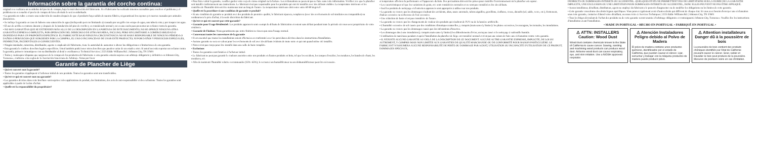Información sobre la garantía del corcho continua:
original o se realizara un reembolso del precio de compra, bajo la total discreción del fabricante. Si el fabricante ha realizado intentos razonables para resolver el problema y el problema no es resuelto el precio de compra del área afectada le será reembolsado.
• La garantía no cubre a ocurre una reducción de rasuños después de que el producto haya salido de nuestra fábrica, ni garantizará los rayones y/o marcas causadas por animales domésticos.
• Se incluye la garantía en caso de haberse una saturación de agua (incluyendo pero no limitando a) causada por un grifo con escape de agua, una tubería rota y por traspor con agua.
• El uso de arcilla es contrate durante y después de la instalación del piso de corcho y es considerado normal y no es una razón para presentar un reclamo contra la garantía.
• NO HAY GARANTÍAS QUE SE EXTIENDEN MÁS ALLÁ DE LA DESCRIPCIÓN EN LA PORTADA DE ESTE DOCUMENTO, NO SE OFRECE NINGUNA OTRA GARANTÍA EXPRESA O IMPLÍCITA, POR OPERACIÓN DEL DERECHO O DE OTRA MANERA, INCLUSO, PERO SIN LIMITARSE A COMERCIABILIDAD O IDONEIDAD PARA UN PROPÓSITO ESPECÍFICO. EL FABRICANTE BAJO NINGUNA CIRCUNSTANCIA NO SE HARÁ RESPONSABLE DE NINGUNA PÉRDIDA O DAÑOS O PERJUICIOS QUE SURGIESEN POR LA COMPRA, EL USO O INCAPACIDAD DE USAR ESTE PRODUCTO; NI POR DAÑOS Y PERJUICIOS ESPECIALES, INDIRECTOS, INCIDENTALES O CONSECUENTES.
• Ningún instalador, minorista, distribuidor, agente o empleado del fabricante, tiene la autoridad de aumentar o alterar las obligaciones o limitaciones de esta garantía.
• Esta garantía le confiere derechos legales específicos. Usted también podrá tener otros derechos que pueden variar de un estado a otro. Si usted necesita reportar un reclamo contra la garantía, primero comuníquese con su distribuidor al detal o escríbanos a: Technical Services | 2225 Eddie Williams Rd. | Johnson City, TN 37601
• Todas y cualesquier disputas que surgiesen de la compra de los productos del fabricante o esta garantía estarán sujetas a un arbitraje obligatorio y definitivo en Johnson City, Tennessee, conforme a las reglas de la Asociación Americana de Arbitraje. Notas por favor
Garantie de Plancher de Liège
• Qui est couvert sous la garantie?
• Toutes les garanties s'appliquent à l'acheteur initial de nos produits. Toutes les garanties sont non transférables.
• Qu'est-ce qui est couvert sous ma garantie?
• Les garanties décrites dans cette brochure sont sujettes à des applications de produit, des limitations, des avis de non-responsabilité et des exclusions. Toutes les garanties sont applicables à partir de la date d'achat.
• Quelle est la responsabilité du propriétaire?
• Pour faire valoir la garantie, veuillez garder votre reçu de caisse original ou la facture. Les réclamations ne peuvent pas se faire sans cette information. Vérifiez à ce que le plancher soit installé conformément aux instructions. Le fabricant n'est pas responsable pour les produits qui ont été installés avec des défauts visibles. La température intérieure et les contrôles de l'humidité doivent être maintenus tout au long de l'année. La température intérieure doit rester entre 60-80 degrés F.
• Quelle est la procédure si une condition de garantie se produit?
• Si une condition de garantie se produit avec des produits de première qualité, le fabricant réparera, remplacera (avec des revêtements de sol similaires ou comparables) ou remboursera le prix d'achat, à la seule discrétion du fabricant.
• Qu'est-ce qui est couvert par cette garantie?
• Garantie pour Usage Résidentiel: Les produits approuvés sont exempt de défauts de fabrication et restent sans défaut pendant toute la période où vous serez propriétaire de votre résidence.
• Garantie de Finition: Nous garantissons que notre finition ne s'usera pas sous l'usage normal.
• Concernant toutes les couvertures de la garantie
• Il est essentiel que toutes les installations soient effectuées en conformité avec les procédures décrites dans les instructions d'installation.
• Aucune garantie ne sera en valeur pour les revêtements de sol avec des défauts évidents de toute sorte et qui ont quand même été installés.
• Notez n'est pas conçu pour être installé dans une salle de bain complète.
• Exclusions
• Toutes les garanties sont limitées à l'acheteur initial.
• Le fabricant ne peut pas garantir le couleurs assorties entre nos produits et d'autres produits en bois, tel que les escaliers, les rampes d'escalier, les moulures, les bandes de chant, les moulures, etc.
• Afin de maintenir l'humidité relative recommandée (35% -65%), le recours à un humidificateur ou un déshumidificateur peut être nécessaire.
et température affectera la performance et l'apparence du bois. Des précautions doivent être prises pour contrôler l'environnement où le plancher est exposé.
• Les caractéristiques tel que les variations de grain, etc. sont considérées normales et ne sont pas considérées être des défauts.
• Seul les produits de nettoyage et d'entretien approuvés sont appropriés à utiliser sur nos produits.
• La garantie ne couvre pas les dommages résultant des accidents, abus, usure anormale, talons aiguilles, gravillons, éraflures, creux, abrasifs (sel, sable, verre, etc.), frottement, chaleur excessive ou sécheresse de l'air excessive.
• Une réduction de lustre n'est pas considérée de l'usure.
• La garantie ne couvre pas les changements de couleur des produits qui résultent de l'UV ou de la lumière artificielle.
• L'humidité excessive de sol causée par des conditions climatiques naturelles, y compris (mais sans s'y limiter): les pluies excessives, les ouragans, les tornades, les inondations.
• La garantie ne couvre pas les dommages causés par des infestations d'insectes.
• Les dommages dus à une inondation (y compris mais sans s'y limiter) les débordements d'évier, un tuyau cassé et le nettoyage à vadrouille humide.
• L'utilisation de matériaux pendant et après l'installation du plancher de liège est considéré normal et n'est pas une raison de faire une réclamation contre cette garantie.
• IL N'EXISTE AUCUNE GARANTIE AU-DELÀ DE LA DESCRIPTION DE CE DOCUMENT. AUCUNE AUTRE GARANTIE EXPRESSE, IMPLICITE, DE LOI OU AUTREMENT, Y COMPRIS MAIS NON LIMITÉE AUX GARANTIES DE QUALITÉ MARCHANDE OU DE CONFORMITÉ POUR RAISON PARTICULIÈRE. LE FABRICANT N'ASSUMERA AUCUNE RESPONSABILITÉ DE PERTE OU DOMMAGE PAR ACHAT, UTILISATION OU INCAPACITÉ D'UTILISATION DE CE PRODUIT, DOMMAGES SPECIAUX,
INDIRECTS OU DOMMAGES-INTERETS OU ACCIDENTEL. QUELQUES ÉTATS NE PERMETTENT PAS DE LIMITATIONS SUR LA DURÉE DE LA GARANTIE IMPLICITE, UNE EXCLUSION OU UNE LIMITATION POUR DOMMAGES-INTERETS OU ACCIDENTEL, DONC ELLES PEUVENT NE PAS ÊTRE APPLIQUÉ.
• Aucun installateur, détaillant, distributeur, agent ou employé du fabricant a le pouvoir d'augmenter ou de modifier les obligations ou les limites de cette garantie.
• Cette garantie vous donne des droits légaux spécifiques. Vous pouvez également avoir d'autres droits qui diffèrent de chaque état. Si vous avez besoin d'envoyer une réclamation sous cette garantie, contacter d'abord votre détaillant, ou nous écrire à: Services Techniques | 2225 Eddie Williams Rd. | Johnson City, TN 37601
• Tous les litiges découlant de l'achat des produits ou de cette garantie seront soumis à l'arbitrage obligatoire et contraignant à Johnson City, Tennessee. Veuillez lire les instructions d'installation avant l'installation.
• MADE IN PORTUGAL • HECHO EN PORTUGAL • FABRIQUÉ EN PORTUGAL •
⚠ ATTN: INSTALLERS Caution: Wood Dust
Wood dust contains chemicals known to the State of California to cause cancer. Sawing, sanding and machining wood products can produce wood dust. Airborne wood dust can cause respiratory, eye, and skin irritation. Use a NIOSH approved respirator.
⚠ Atención Instaladores Peligro debido al Polvo de Madera
El polvo de madera contiene unos productos químicos, identificados por el estado de California, que pueden causar el cáncer. Lijar, serruchar y trabajar con la máquina productos de madera puede producir polvo.
⚠ Attention installateurs Danger dû à la poussière de bois
La poussière de bois contient des produits chimiques identifiés par l'état de Californie pouvant causer le cancer. Scier, sabler et travailler le bois peut produire de la poussière. Mesures de premiers soins en cas d'irritation.